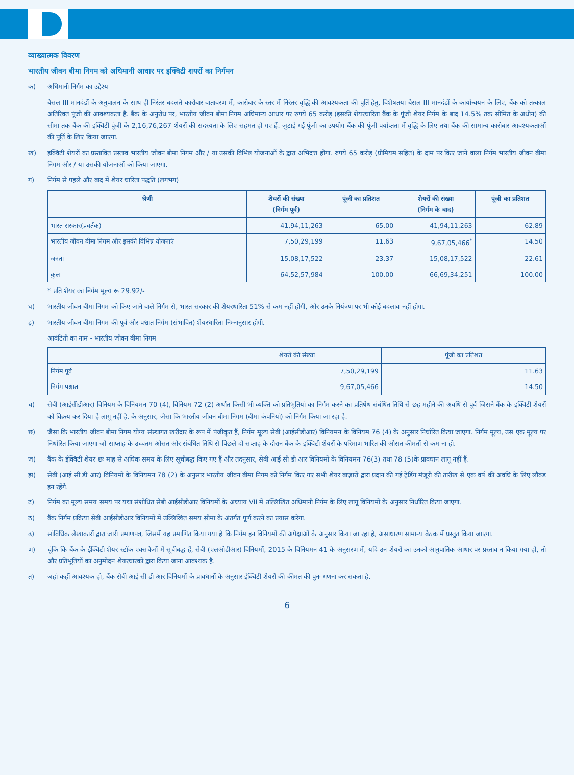व्याख्यात्मक विवरण
भारतीय जीवन बीमा निगम को अधिमानी आधार पर इक्विटी शयरों का निर्गमन
क) अधिमानी निर्गम का उद्देश्य
बेसल III मानदंडों के अनुपालन के साथ ही निरंतर बदलते कारोबार वातावरण में, कारोबार के स्तर में निरंतर वृद्धि की आवश्यकता की पूर्ति हेतु, विशेषतया बेसल III मानदंडों के कार्यान्वयन के लिए, बैंक को तत्काल अतिरिक्त पूंजी की आवश्यकता है. बैंक के अनुरोध पर, भारतीय जीवन बीमा निगम अधिमान्य आधार पर रुपये 65 करोड़ (इसकी शेयरधारिता बैंक के पूंजी शेयर निर्गम के बाद 14.5% तक सीमित के अधीन) की सीमा तक बैंक की इक्विटी पूंजी के 2,16,76,267 शेयरों की सदस्यता के लिए सहमत हो गए हैं. जुटाई गई पूंजी का उपयोग बैंक की पूंजी पर्याप्तता में वृद्धि के लिए तथा बैंक की सामान्य कारोबार आवश्यकताओं की पूर्ति के लिए किया जाएगा.
ख) इक्विटी शेयरों का प्रस्तावित प्रस्ताव भारतीय जीवन बीमा निगम और / या उसकी विभिन्न योजनाओं के द्वारा अभिदत्त होगा. रुपये 65 करोड़ (प्रीमियम सहित) के दाम पर किए जाने वाला निर्गम भारतीय जीवन बीमा निगम और / या उसकी योजनाओं को किया जाएगा.
ग) निर्गम से पहले और बाद में शेयर धारिता पद्धति (लगभग)
| श्रेणी | शेयरों की संख्या (निर्गम पूर्व) | पूंजी का प्रतिशत | शेयरों की संख्या (निर्गम के बाद) | पूंजी का प्रतिशत |
| --- | --- | --- | --- | --- |
| भारत सरकार(प्रवर्तक) | 41,94,11,263 | 65.00 | 41,94,11,263 | 62.89 |
| भारतीय जीवन बीमा निगम और इसकी विभिन्न योजनाएं | 7,50,29,199 | 11.63 | 9,67,05,466<sup>*</sup> | 14.50 |
| जनता | 15,08,17,522 | 23.37 | 15,08,17,522 | 22.61 |
| कुल | 64,52,57,984 | 100.00 | 66,69,34,251 | 100.00 |
* प्रति शेयर का निर्गम मूल्य रू 29.92/-
घ) भारतीय जीवन बीमा निगम को किए जाने वाले निर्गम से, भारत सरकार की शेयरधारिता 51% से कम नहीं होगी, और उनके नियंत्रण पर भी कोई बदलाव नहीं होगा.
ड़) भारतीय जीवन बीमा निगम की पूर्व और पश्चात निर्गम (संभावित) शेयरधारिता निम्नानुसार होगी.
आवंटिती का नाम - भारतीय जीवन बीमा निगम
| | शेयरों की संख्या | पूंजी का प्रतिशत |
| निर्गम पूर्व | 7,50,29,199 | 11.63 |
| निर्गम पश्चात | 9,67,05,466 | 14.50 |
च) सेबी (आईसीडीआर) विनियम के विनियमन 70 (4), विनियम 72 (2) अर्थात किसी भी व्यक्ति को प्रतिभूतियां का निर्गम करने का प्रतिषेध संबंधित तिथि से छह महीने की अवधि से पूर्व जिसने बैंक के इक्विटी शेयरों को विक्रय कर दिया है लागू नहीं है, के अनुसार, जैसा कि भारतीय जीवन बीमा निगम (बीमा कंपनियां) को निर्गम किया जा रहा है.
छ) जैसा कि भारतीय जीवन बीमा निगम योग्य संस्थागत खरीदार के रूप में पंजीकृत हैं, निर्गम मूल्य सेबी (आईसीडीआर) विनियमन के विनियम 76 (4) के अनुसार निर्धारित किया जाएगा. निर्गम मूल्य, उस एक मूल्य पर निर्धारित किया जाएगा जो साप्ताह के उच्चतम औसत और संबंधित तिथि से पिछले दो सप्ताह के दौरान बैंक के इक्विटी शेयरों के परिमाण भारित की औसत कीमतों से कम ना हो.
ज) बैंक के ईक्विटी शेयर छः माह से अधिक समय के लिए सूचीबद्ध किए गए हैं और तदनुसार, सेबी आई सी डी आर विनियमों के विनियमन 76(3) तथा 78 (5)के प्रावधान लागू नहीं हैं.
झ) सेबी (आई सी डी आर) विनियमों के विनियमन 78 (2) के अनुसार भारतीय जीवन बीमा निगम को निर्गम किए गए सभी शेयर बाज़ारों द्वारा प्रदान की गई ट्रेडिंग मंजूरी की तारीख से एक वर्ष की अवधि के लिए लौक्ड इन रहेंगे.
ट) निर्गम का मूल्य समय समय पर यथा संशोधित सेबी आईसीडीआर विनियमों के अध्याय VII में उल्लिखित अधिमानी निर्गम के लिए लागू विनियमों के अनुसार निर्धारित किया जाएगा.
ठ) बैंक निर्गम प्रक्रिया सेबी आईसीडीआर विनियमों में उल्लिखित समय सीमा के अंतर्गत पूर्ण करने का प्रयास करेगा.
ढ) सांविधिक लेखाकारों द्वारा जारी प्रमाणपत्र, जिसमें यह प्रमाणित किया गया है कि निर्गम इन विनियमों की अपेक्षाओं के अनुसार किया जा रहा है, असाधारण सामान्य बैठक में प्रस्तुत किया जाएगा.
ण) चूंकि कि बैंक के ईक्विटी शेयर स्टॉक एक्सचेजों में सूचीबद्ध हैं, सेबी (एलओडीआर) विनियमों, 2015 के विनियमन 41 के अनुसरण में, यदि उन शेयरों का उनको आनुपातिक आधार पर प्रस्ताव न किया गया हो, तो और प्रतिभूतियों का अनुमोदन शेयरधारकों द्वारा किया जाना आवश्यक है.
त) जहां कहीं आवश्यक हो, बैंक सेबी आई सी डी आर विनियमों के प्रावधानों के अनुसार ईक्विटी शेयरों की कीमत की पुनः गणना कर सकता है.
6